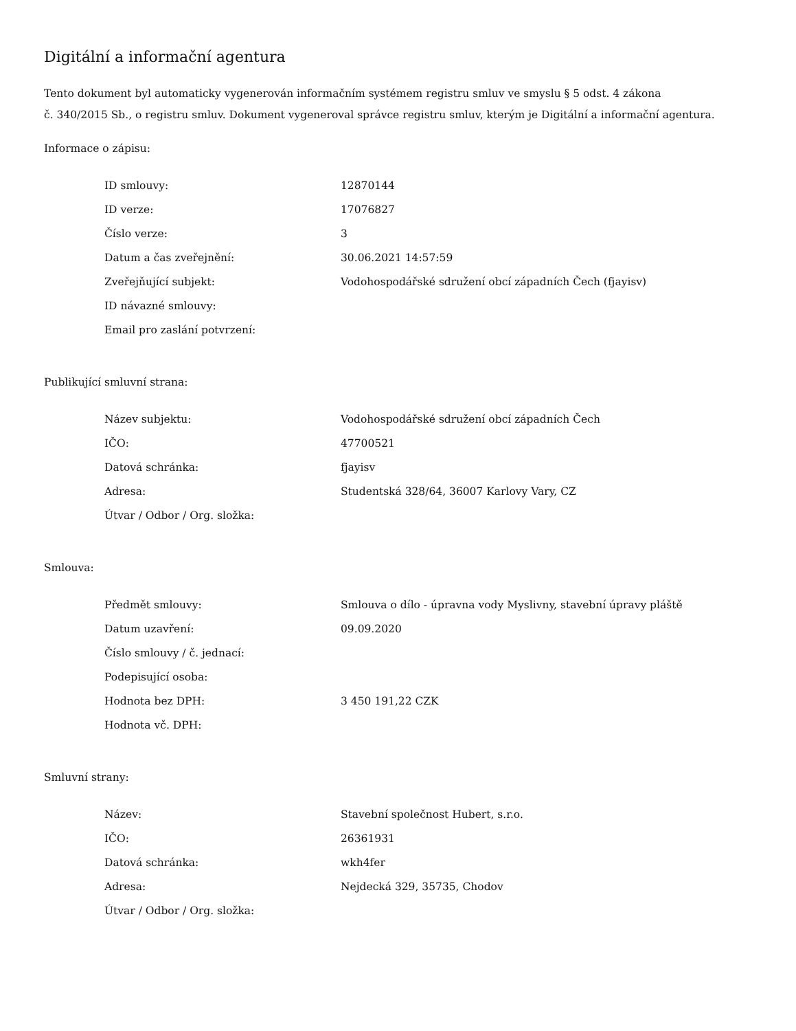Digitální a informační agentura
Tento dokument byl automaticky vygenerován informačním systémem registru smluv ve smyslu § 5 odst. 4 zákona
č. 340/2015 Sb., o registru smluv. Dokument vygeneroval správce registru smluv, kterým je Digitální a informační agentura.
Informace o zápisu:
| ID smlouvy: | 12870144 |
| ID verze: | 17076827 |
| Číslo verze: | 3 |
| Datum a čas zveřejnění: | 30.06.2021 14:57:59 |
| Zveřejňující subjekt: | Vodohospodářské sdružení obcí západních Čech (fjayisv) |
| ID návazné smlouvy: | |
| Email pro zaslání potvrzení: | |
Publikující smluvní strana:
| Název subjektu: | Vodohospodářské sdružení obcí západních Čech |
| IČO: | 47700521 |
| Datová schránka: | fjayisv |
| Adresa: | Studentská 328/64, 36007 Karlovy Vary, CZ |
| Útvar / Odbor / Org. složka: | |
Smlouva:
| Předmět smlouvy: | Smlouva o dílo - úpravna vody Myslivny, stavební úpravy pláště |
| Datum uzavření: | 09.09.2020 |
| Číslo smlouvy / č. jednací: | |
| Podepisující osoba: | |
| Hodnota bez DPH: | 3 450 191,22 CZK |
| Hodnota vč. DPH: | |
Smluvní strany:
| Název: | Stavební společnost Hubert, s.r.o. |
| IČO: | 26361931 |
| Datová schránka: | wkh4fer |
| Adresa: | Nejdecká 329, 35735, Chodov |
| Útvar / Odbor / Org. složka: | |